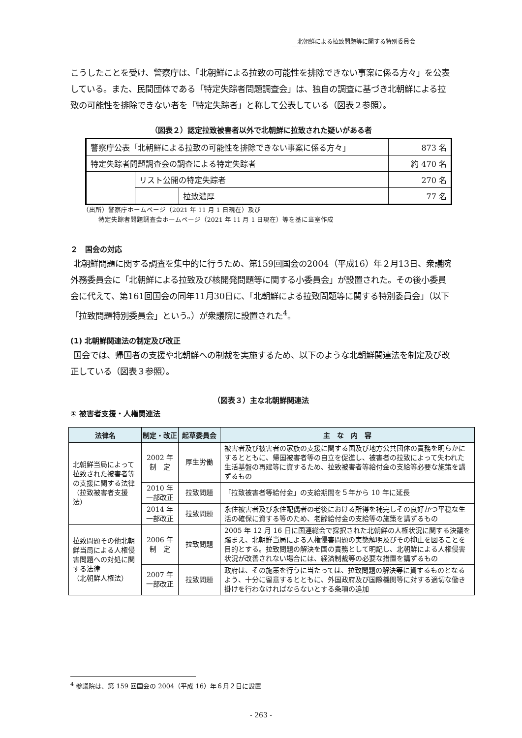北朝鮮による拉致問題等に関する特別委員会
こうしたことを受け、警察庁は、「北朝鮮による拉致の可能性を排除できない事案に係る方々」を公表している。また、民間団体である「特定失踪者問題調査会」は、独自の調査に基づき北朝鮮による拉致の可能性を排除できない者を「特定失踪者」と称して公表している（図表２参照）。
（図表２）認定拉致被害者以外で北朝鮮に拉致された疑いがある者
| 警察庁公表「北朝鮮による拉致の可能性を排除できない事案に係る方々」 | | | 873 名 |
| 特定失踪者問題調査会の調査による特定失踪者 | | | 約 470 名 |
| | リスト公開の特定失踪者 | | 270 名 |
| | | 拉致濃厚 | 77 名 |
（出所）警察庁ホームページ（2021 年 11 月 1 日現在）及び
特定失踪者問題調査会ホームページ（2021 年 11 月 1 日現在）等を基に当室作成
２　国会の対応
北朝鮮問題に関する調査を集中的に行うため、第159回国会の2004（平成16）年２月13日、衆議院外務委員会に「北朝鮮による拉致及び核開発問題等に関する小委員会」が設置された。その後小委員会に代えて、第161回国会の同年11月30日に、「北朝鮮による拉致問題等に関する特別委員会」（以下「拉致問題特別委員会」という。）が衆議院に設置された<sup>4</sup>。
(1) 北朝鮮関連法の制定及び改正
国会では、帰国者の支援や北朝鮮への制裁を実施するため、以下のような北朝鮮関連法を制定及び改正している（図表３参照）。
（図表３）主な北朝鮮関連法
① 被害者支援・人権関連法
| 法律名 | 制定・改正 | 起草委員会 | 主 な 内 容 |
| --- | --- | --- | --- |
| 北朝鮮当局によって拉致された被害者等の支援に関する法律 （拉致被害者支援法） | 2002 年 制 定 | 厚生労働 | 被害者及び被害者の家族の支援に関する国及び地方公共団体の責務を明らかにするとともに、帰国被害者等の自立を促進し、被害者の拉致によって失われた生活基盤の再建等に資するため、拉致被害者等給付金の支給等必要な施策を講ずるもの |
| | 2010 年 一部改正 | 拉致問題 | 「拉致被害者等給付金」の支給期間を５年から 10 年に延長 |
| | 2014 年 一部改正 | 拉致問題 | 永住被害者及び永住配偶者の老後における所得を補完しその良好かつ平穏な生活の確保に資する等のため、老齢給付金の支給等の施策を講ずるもの |
| 拉致問題その他北朝鮮当局による人権侵害問題への対処に関する法律 （北朝鮮人権法） | 2006 年 制 定 | 拉致問題 | 2005 年 12 月 16 日に国連総会で採択された北朝鮮の人権状況に関する決議を踏まえ、北朝鮮当局による人権侵害問題の実態解明及びその抑止を図ることを目的とする。拉致問題の解決を国の責務として明記し、北朝鮮による人権侵害状況が改善されない場合には、経済制裁等の必要な措置を講ずるもの |
| | 2007 年 一部改正 | 拉致問題 | 政府は、その施策を行うに当たっては、拉致問題の解決等に資するものとなるよう、十分に留意するとともに、外国政府及び国際機関等に対する適切な働き掛けを行わなければならないとする条項の追加 |
<sup>4</sup> 参議院は、第 159 回国会の 2004（平成 16）年６月２日に設置
- 263 -